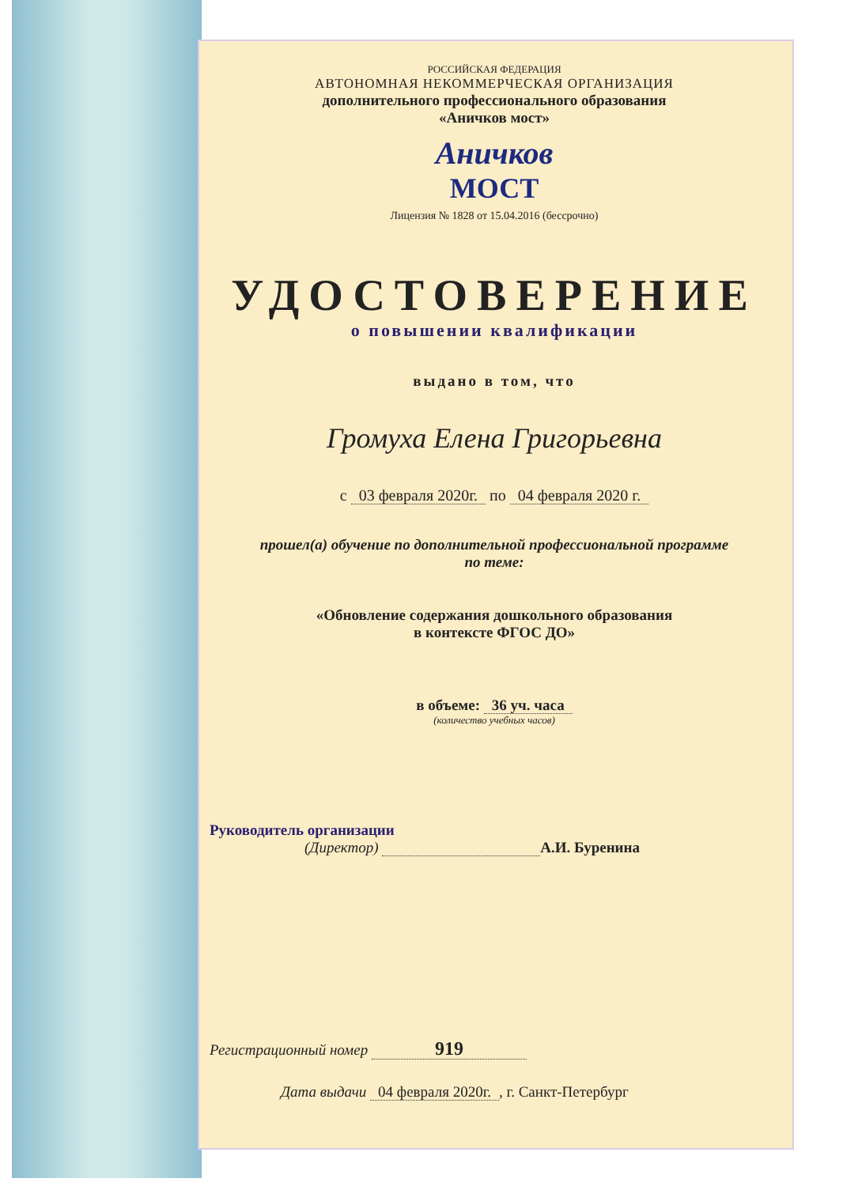РОССИЙСКАЯ ФЕДЕРАЦИЯ
АВТОНОМНАЯ НЕКОММЕРЧЕСКАЯ ОРГАНИЗАЦИЯ
дополнительного профессионального образования
«Аничков мост»
Аничков
МОСТ
Лицензия № 1828 от 15.04.2016 (бессрочно)
УДОСТОВЕРЕНИЕ
о повышении квалификации
выдано в том, что
Громуха Елена Григорьевна
с 03 февраля 2020г. по 04 февраля 2020 г.
прошел(а) обучение по дополнительной профессиональной программе
по теме:
«Обновление содержания дошкольного образования
в контексте ФГОС ДО»
в объеме: 36 уч. часа
(количество учебных часов)
Руководитель организации
(Директор) А.И. Буренина
Регистрационный номер 919
Дата выдачи 04 февраля 2020г., г. Санкт-Петербург